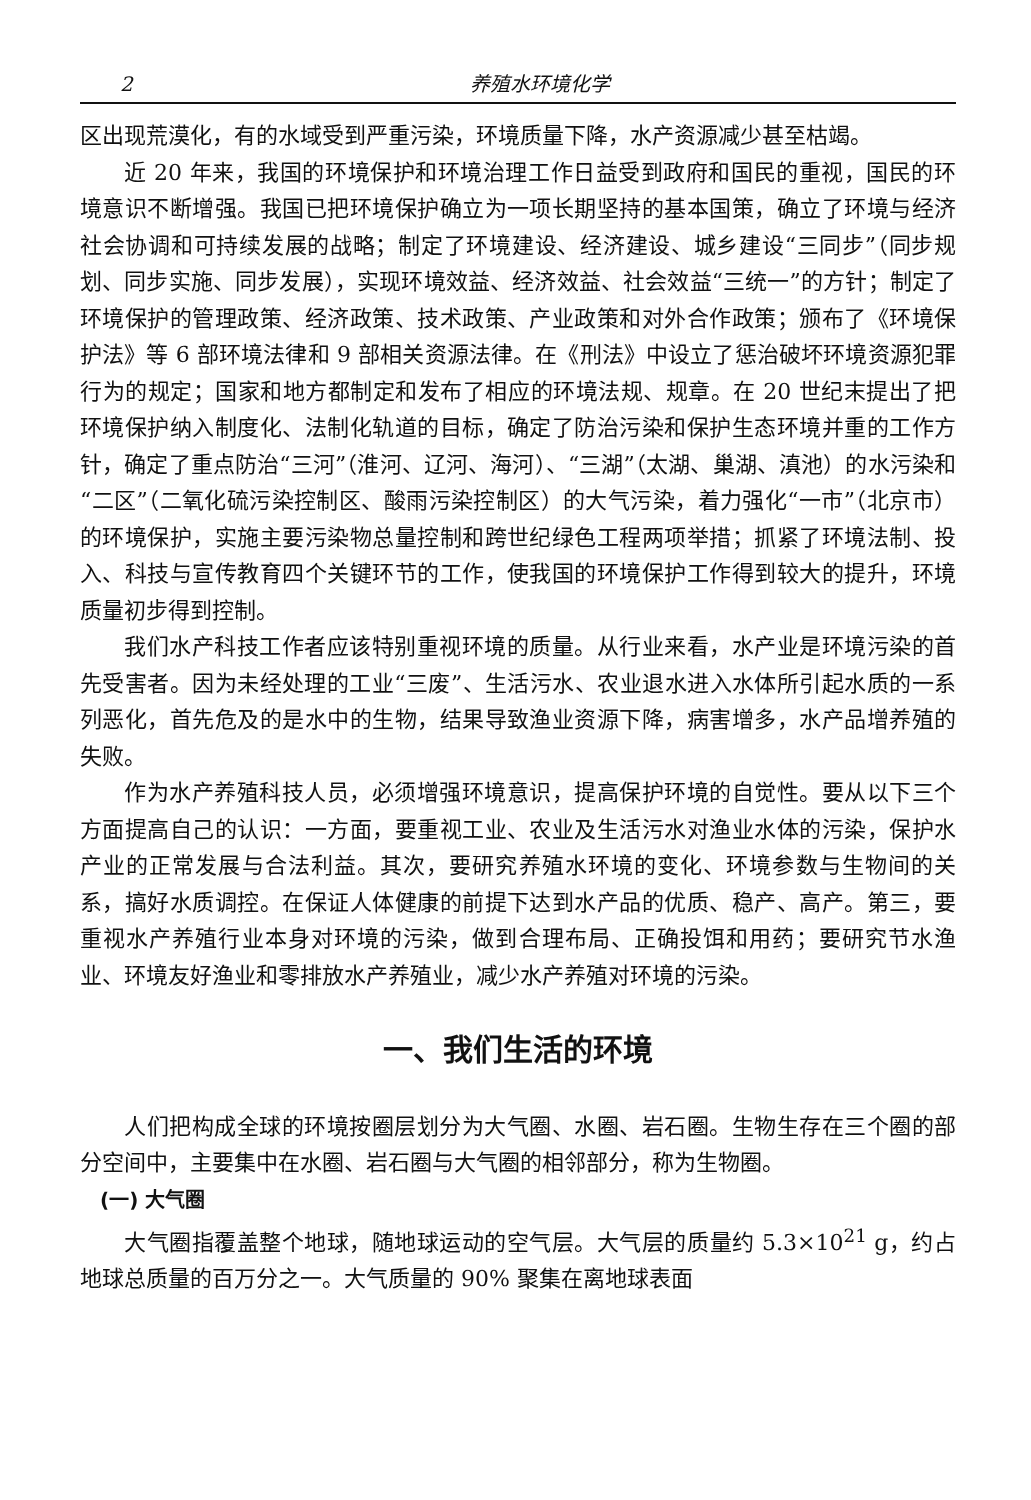2 养殖水环境化学
区出现荒漠化，有的水域受到严重污染，环境质量下降，水产资源减少甚至枯竭。
近 20 年来，我国的环境保护和环境治理工作日益受到政府和国民的重视，国民的环境意识不断增强。我国已把环境保护确立为一项长期坚持的基本国策，确立了环境与经济社会协调和可持续发展的战略；制定了环境建设、经济建设、城乡建设“三同步”（同步规划、同步实施、同步发展），实现环境效益、经济效益、社会效益“三统一”的方针；制定了环境保护的管理政策、经济政策、技术政策、产业政策和对外合作政策；颁布了《环境保护法》等 6 部环境法律和 9 部相关资源法律。在《刑法》中设立了惩治破坏环境资源犯罪行为的规定；国家和地方都制定和发布了相应的环境法规、规章。在 20 世纪末提出了把环境保护纳入制度化、法制化轨道的目标，确定了防治污染和保护生态环境并重的工作方针，确定了重点防治“三河”（淮河、辽河、海河）、“三湖”（太湖、巢湖、滇池）的水污染和“二区”（二氧化硫污染控制区、酸雨污染控制区）的大气污染，着力强化“一市”（北京市）的环境保护，实施主要污染物总量控制和跨世纪绿色工程两项举措；抓紧了环境法制、投入、科技与宣传教育四个关键环节的工作，使我国的环境保护工作得到较大的提升，环境质量初步得到控制。
我们水产科技工作者应该特别重视环境的质量。从行业来看，水产业是环境污染的首先受害者。因为未经处理的工业“三废”、生活污水、农业退水进入水体所引起水质的一系列恶化，首先危及的是水中的生物，结果导致渔业资源下降，病害增多，水产品增养殖的失败。
作为水产养殖科技人员，必须增强环境意识，提高保护环境的自觉性。要从以下三个方面提高自己的认识：一方面，要重视工业、农业及生活污水对渔业水体的污染，保护水产业的正常发展与合法利益。其次，要研究养殖水环境的变化、环境参数与生物间的关系，搞好水质调控。在保证人体健康的前提下达到水产品的优质、稳产、高产。第三，要重视水产养殖行业本身对环境的污染，做到合理布局、正确投饵和用药；要研究节水渔业、环境友好渔业和零排放水产养殖业，减少水产养殖对环境的污染。
一、我们生活的环境
人们把构成全球的环境按圈层划分为大气圈、水圈、岩石圈。生物生存在三个圈的部分空间中，主要集中在水圈、岩石圈与大气圈的相邻部分，称为生物圈。
(一) 大气圈
大气圈指覆盖整个地球，随地球运动的空气层。大气层的质量约 5.3×10<sup>21</sup> g，约占地球总质量的百万分之一。大气质量的 90% 聚集在离地球表面